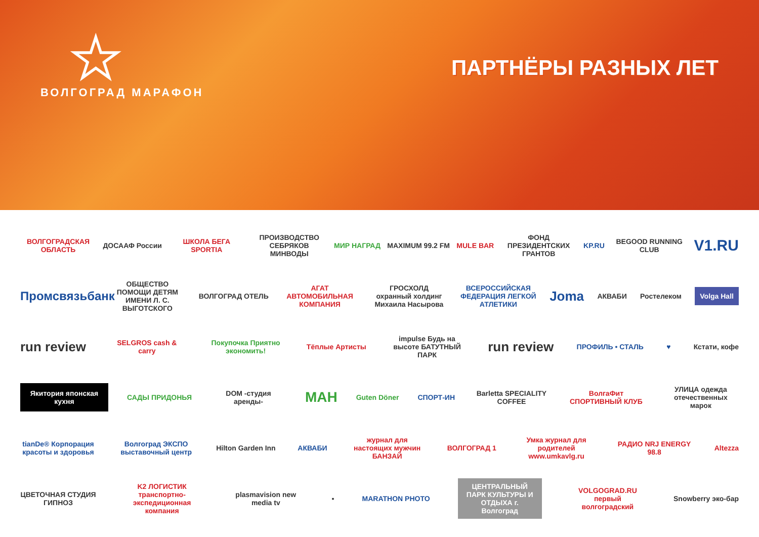★
ВОЛГОГРАД МАРАФОН
ПАРТНЁРЫ РАЗНЫХ ЛЕТ
ВОЛГОГРАДСКАЯ ОБЛАСТЬ ДОСААФ России ШКОЛА БЕГА SPORTIA ПРОИЗВОДСТВО СЕБРЯКОВ МИНВОДЫ МИР НАГРАД MAXIMUM 99.2 FM MULE BAR ФОНД ПРЕЗИДЕНТСКИХ ГРАНТОВ KP.RU BEGOOD RUNNING CLUB V1.RU
Промсвязьбанк ОБЩЕСТВО ПОМОЩИ ДЕТЯМ ИМЕНИ Л. С. ВЫГОТСКОГО ВОЛГОГРАД ОТЕЛЬ АГАТ АВТОМОБИЛЬНАЯ КОМПАНИЯ ГРОСХОЛД охранный холдинг Михаила Насырова ВСЕРОССИЙСКАЯ ФЕДЕРАЦИЯ ЛЕГКОЙ АТЛЕТИКИ Joma АКВАБИ Ростелеком Volga Hall
run review SELGROS cash & carry Покупочка Приятно экономить! Тёплые Артисты impulse Будь на высоте БАТУТНЫЙ ПАРК run review ПРОФИЛЬ • СТАЛЬ ♥ Кстати, кофе
Якитория японская кухня САДЫ ПРИДОНЬЯ DOM -студия аренды- МАН Guten Döner СПОРТ-ИН Barletta SPECIALITY COFFEE ВолгаФит СПОРТИВНЫЙ КЛУБ УЛИЦА одежда отечественных марок
tianDe® Корпорация красоты и здоровья Волгоград ЭКСПО выставочный центр Hilton Garden Inn АКВАБИ журнал для настоящих мужчин БАНЗАЙ ВОЛГОГРАД 1 Умка журнал для родителей www.umkavlg.ru РАДИО NRJ ENERGY 98.8 Altezza
ЦВЕТОЧНАЯ СТУДИЯ ГИПНОЗ K2 ЛОГИСТИК транспортно-экспедиционная компания plasmavision new media tv ▪ MARATHON PHOTO ЦЕНТРАЛЬНЫЙ ПАРК КУЛЬТУРЫ И ОТДЫХА г. Волгоград VOLGOGRAD.RU первый волгоградский Snowberry эко-бар